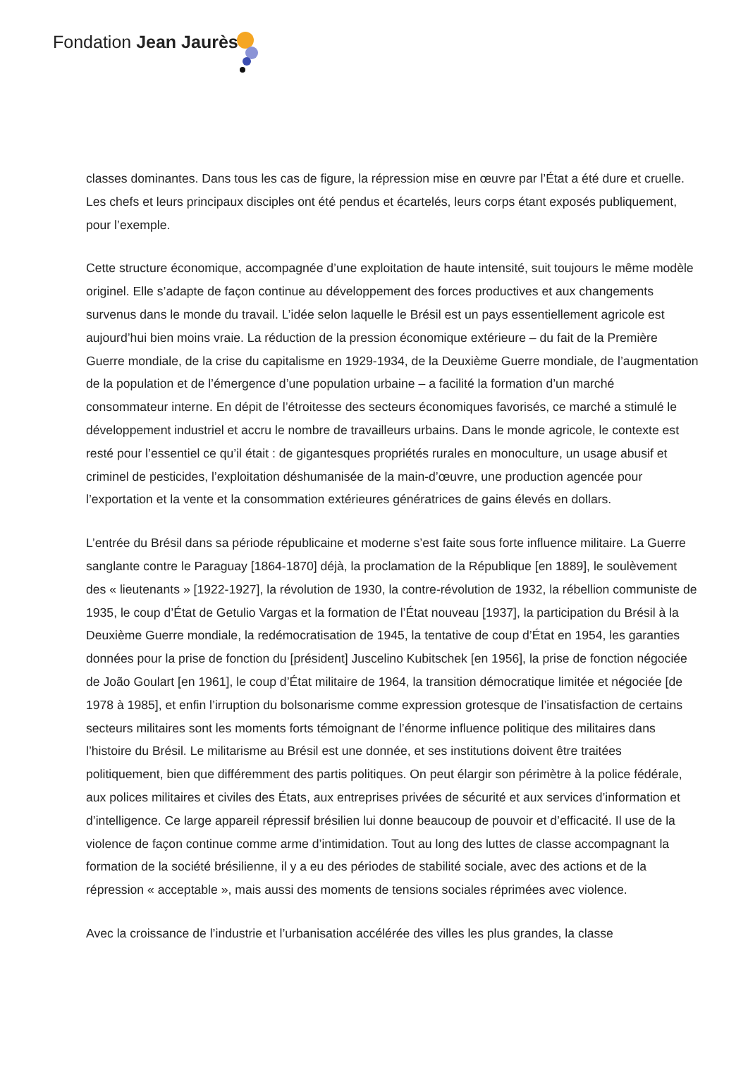Fondation Jean Jaurès
classes dominantes. Dans tous les cas de figure, la répression mise en œuvre par l’État a été dure et cruelle. Les chefs et leurs principaux disciples ont été pendus et écartelés, leurs corps étant exposés publiquement, pour l’exemple.
Cette structure économique, accompagnée d’une exploitation de haute intensité, suit toujours le même modèle originel. Elle s’adapte de façon continue au développement des forces productives et aux changements survenus dans le monde du travail. L’idée selon laquelle le Brésil est un pays essentiellement agricole est aujourd’hui bien moins vraie. La réduction de la pression économique extérieure – du fait de la Première Guerre mondiale, de la crise du capitalisme en 1929-1934, de la Deuxième Guerre mondiale, de l’augmentation de la population et de l’émergence d’une population urbaine – a facilité la formation d’un marché consommateur interne. En dépit de l’étroitesse des secteurs économiques favorisés, ce marché a stimulé le développement industriel et accru le nombre de travailleurs urbains. Dans le monde agricole, le contexte est resté pour l’essentiel ce qu’il était : de gigantesques propriétés rurales en monoculture, un usage abusif et criminel de pesticides, l’exploitation déshumanisée de la main-d’œuvre, une production agencée pour l’exportation et la vente et la consommation extérieures génératrices de gains élevés en dollars.
L’entrée du Brésil dans sa période républicaine et moderne s’est faite sous forte influence militaire. La Guerre sanglante contre le Paraguay [1864-1870] déjà, la proclamation de la République [en 1889], le soulèvement des « lieutenants » [1922-1927], la révolution de 1930, la contre-révolution de 1932, la rébellion communiste de 1935, le coup d’État de Getulio Vargas et la formation de l’État nouveau [1937], la participation du Brésil à la Deuxième Guerre mondiale, la redémocratisation de 1945, la tentative de coup d’État en 1954, les garanties données pour la prise de fonction du [président] Juscelino Kubitschek [en 1956], la prise de fonction négociée de João Goulart [en 1961], le coup d’État militaire de 1964, la transition démocratique limitée et négociée [de 1978 à 1985], et enfin l’irruption du bolsonarisme comme expression grotesque de l’insatisfaction de certains secteurs militaires sont les moments forts témoignant de l’énorme influence politique des militaires dans l’histoire du Brésil. Le militarisme au Brésil est une donnée, et ses institutions doivent être traitées politiquement, bien que différemment des partis politiques. On peut élargir son périmètre à la police fédérale, aux polices militaires et civiles des États, aux entreprises privées de sécurité et aux services d’information et d’intelligence. Ce large appareil répressif brésilien lui donne beaucoup de pouvoir et d’efficacité. Il use de la violence de façon continue comme arme d’intimidation. Tout au long des luttes de classe accompagnant la formation de la société brésilienne, il y a eu des périodes de stabilité sociale, avec des actions et de la répression « acceptable », mais aussi des moments de tensions sociales réprimées avec violence.
Avec la croissance de l’industrie et l’urbanisation accélérée des villes les plus grandes, la classe